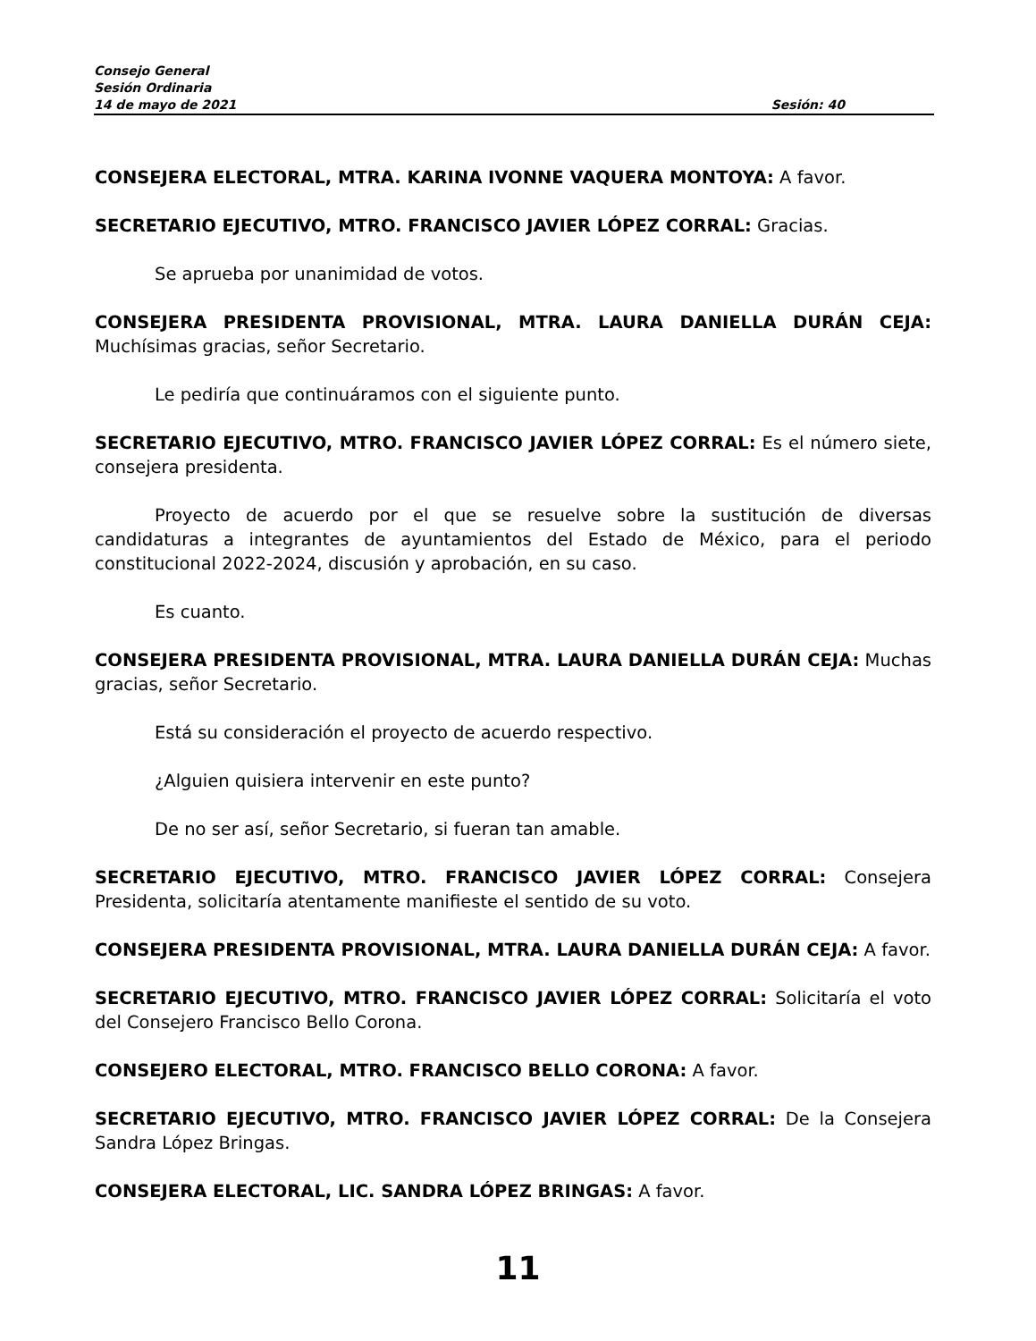Consejo General
Sesión Ordinaria
14 de mayo de 2021 Sesión: 40
CONSEJERA ELECTORAL, MTRA. KARINA IVONNE VAQUERA MONTOYA: A favor.
SECRETARIO EJECUTIVO, MTRO. FRANCISCO JAVIER LÓPEZ CORRAL: Gracias.
Se aprueba por unanimidad de votos.
CONSEJERA PRESIDENTA PROVISIONAL, MTRA. LAURA DANIELLA DURÁN CEJA: Muchísimas gracias, señor Secretario.
Le pediría que continuáramos con el siguiente punto.
SECRETARIO EJECUTIVO, MTRO. FRANCISCO JAVIER LÓPEZ CORRAL: Es el número siete, consejera presidenta.
Proyecto de acuerdo por el que se resuelve sobre la sustitución de diversas candidaturas a integrantes de ayuntamientos del Estado de México, para el periodo constitucional 2022-2024, discusión y aprobación, en su caso.
Es cuanto.
CONSEJERA PRESIDENTA PROVISIONAL, MTRA. LAURA DANIELLA DURÁN CEJA: Muchas gracias, señor Secretario.
Está su consideración el proyecto de acuerdo respectivo.
¿Alguien quisiera intervenir en este punto?
De no ser así, señor Secretario, si fueran tan amable.
SECRETARIO EJECUTIVO, MTRO. FRANCISCO JAVIER LÓPEZ CORRAL: Consejera Presidenta, solicitaría atentamente manifieste el sentido de su voto.
CONSEJERA PRESIDENTA PROVISIONAL, MTRA. LAURA DANIELLA DURÁN CEJA: A favor.
SECRETARIO EJECUTIVO, MTRO. FRANCISCO JAVIER LÓPEZ CORRAL: Solicitaría el voto del Consejero Francisco Bello Corona.
CONSEJERO ELECTORAL, MTRO. FRANCISCO BELLO CORONA: A favor.
SECRETARIO EJECUTIVO, MTRO. FRANCISCO JAVIER LÓPEZ CORRAL: De la Consejera Sandra López Bringas.
CONSEJERA ELECTORAL, LIC. SANDRA LÓPEZ BRINGAS: A favor.
11